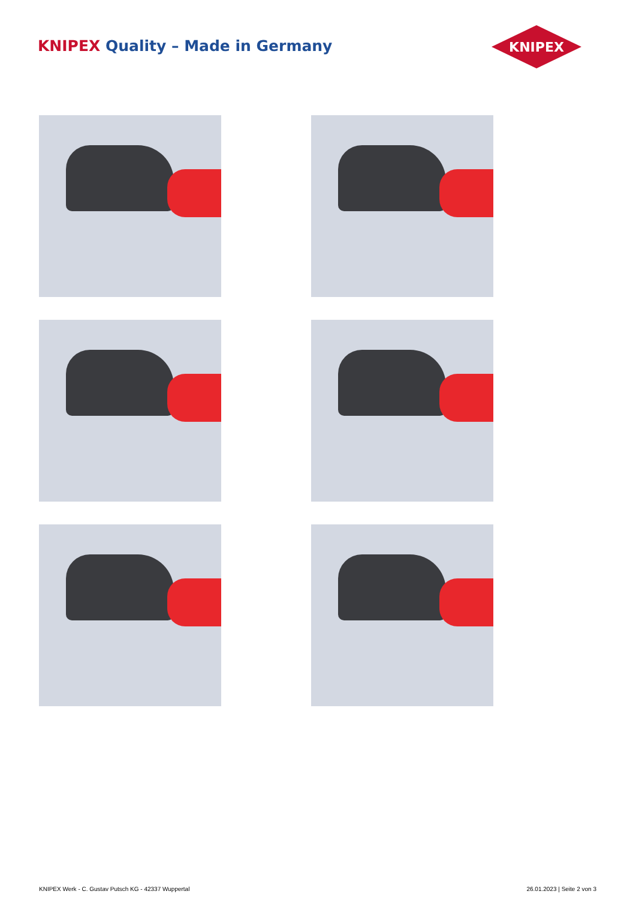KNIPEX Quality – Made in Germany
KNIPEX
KNIPEX Werk - C. Gustav Putsch KG - 42337 Wuppertal
26.01.2023 | Seite 2 von 3